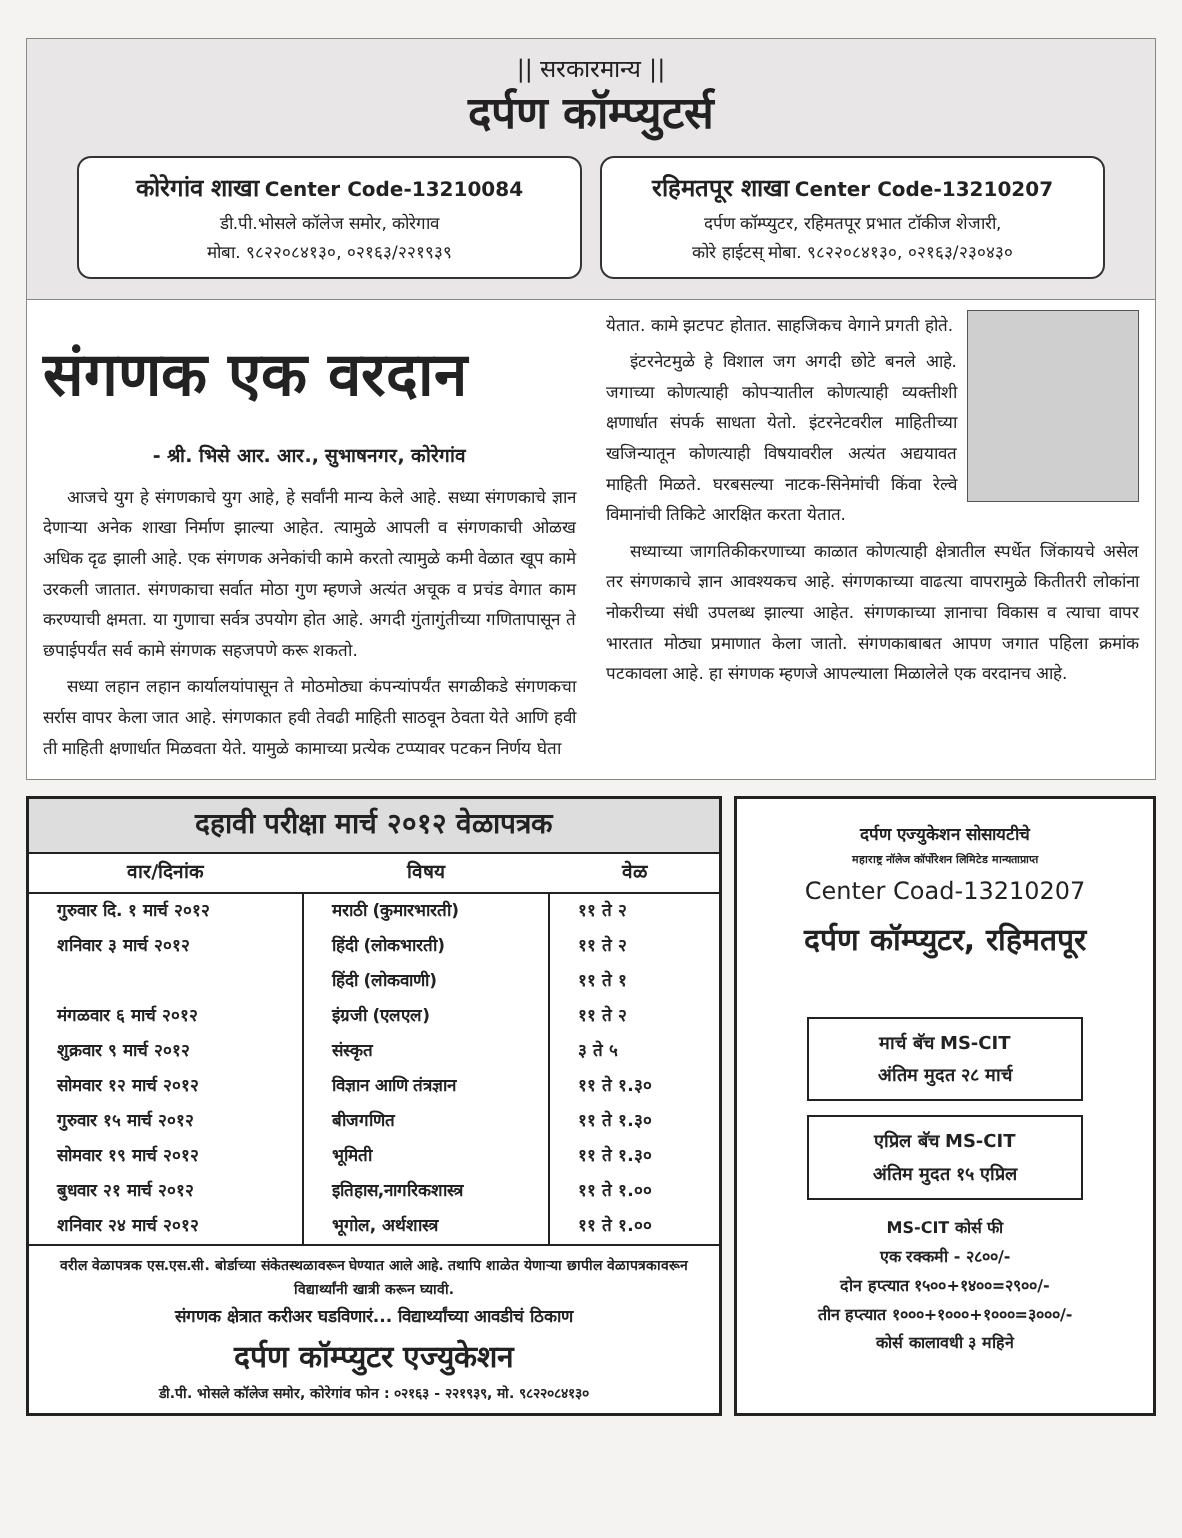|| सरकारमान्य ||
दर्पण कॉम्प्युटर्स
कोरेगांव शाखा Center Code-13210084
डी.पी.भोसले कॉलेज समोर, कोरेगाव
मोबा. ९८२२०८४१३०, ०२१६३/२२१९३९
रहिमतपूर शाखा Center Code-13210207
दर्पण कॉम्प्युटर, रहिमतपूर प्रभात टॉकीज शेजारी,
कोरे हाईटस् मोबा. ९८२२०८४१३०, ०२१६३/२३०४३०
संगणक एक वरदान
- श्री. भिसे आर. आर., सुभाषनगर, कोरेगांव
आजचे युग हे संगणकाचे युग आहे, हे सर्वांनी मान्य केले आहे. सध्या संगणकाचे ज्ञान देणाऱ्या अनेक शाखा निर्माण झाल्या आहेत. त्यामुळे आपली व संगणकाची ओळख अधिक दृढ झाली आहे. एक संगणक अनेकांची कामे करतो त्यामुळे कमी वेळात खूप कामे उरकली जातात. संगणकाचा सर्वात मोठा गुण म्हणजे अत्यंत अचूक व प्रचंड वेगात काम करण्याची क्षमता. या गुणाचा सर्वत्र उपयोग होत आहे. अगदी गुंतागुंतीच्या गणितापासून ते छपाईपर्यंत सर्व कामे संगणक सहजपणे करू शकतो.
सध्या लहान लहान कार्यालयांपासून ते मोठमोठ्या कंपन्यांपर्यंत सगळीकडे संगणकचा सर्रास वापर केला जात आहे. संगणकात हवी तेवढी माहिती साठवून ठेवता येते आणि हवी ती माहिती क्षणार्धात मिळवता येते. यामुळे कामाच्या प्रत्येक टप्प्यावर पटकन निर्णय घेता
येतात. कामे झटपट होतात. साहजिकच वेगाने प्रगती होते.
इंटरनेटमुळे हे विशाल जग अगदी छोटे बनले आहे. जगाच्या कोणत्याही कोपऱ्यातील कोणत्याही व्यक्तीशी क्षणार्धात संपर्क साधता येतो. इंटरनेटवरील माहितीच्या खजिन्यातून कोणत्याही विषयावरील अत्यंत अद्ययावत माहिती मिळते. घरबसल्या नाटक-सिनेमांची किंवा रेल्वे विमानांची तिकिटे आरक्षित करता येतात.
सध्याच्या जागतिकीकरणाच्या काळात कोणत्याही क्षेत्रातील स्पर्धेत जिंकायचे असेल तर संगणकाचे ज्ञान आवश्यकच आहे. संगणकाच्या वाढत्या वापरामुळे कितीतरी लोकांना नोकरीच्या संधी उपलब्ध झाल्या आहेत. संगणकाच्या ज्ञानाचा विकास व त्याचा वापर भारतात मोठ्या प्रमाणात केला जातो. संगणकाबाबत आपण जगात पहिला क्रमांक पटकावला आहे. हा संगणक म्हणजे आपल्याला मिळालेले एक वरदानच आहे.
दहावी परीक्षा मार्च २०१२ वेळापत्रक
| वार/दिनांक | विषय | वेळ |
| --- | --- | --- |
| गुरुवार दि. १ मार्च २०१२ | मराठी (कुमारभारती) | ११ ते २ |
| शनिवार ३ मार्च २०१२ | हिंदी (लोकभारती) | ११ ते २ |
| | हिंदी (लोकवाणी) | ११ ते १ |
| मंगळवार ६ मार्च २०१२ | इंग्रजी (एलएल) | ११ ते २ |
| शुक्रवार ९ मार्च २०१२ | संस्कृत | ३ ते ५ |
| सोमवार १२ मार्च २०१२ | विज्ञान आणि तंत्रज्ञान | ११ ते १.३० |
| गुरुवार १५ मार्च २०१२ | बीजगणित | ११ ते १.३० |
| सोमवार १९ मार्च २०१२ | भूमिती | ११ ते १.३० |
| बुधवार २१ मार्च २०१२ | इतिहास,नागरिकशास्त्र | ११ ते १.०० |
| शनिवार २४ मार्च २०१२ | भूगोल, अर्थशास्त्र | ११ ते १.०० |
वरील वेळापत्रक एस.एस.सी. बोर्डाच्या संकेतस्थळावरून घेण्यात आले आहे. तथापि शाळेत येणाऱ्या छापील वेळापत्रकावरून विद्यार्थ्यांनी खात्री करून घ्यावी.
संगणक क्षेत्रात करीअर घडविणारं... विद्यार्थ्यांच्या आवडीचं ठिकाण
दर्पण कॉम्प्युटर एज्युकेशन
डी.पी. भोसले कॉलेज समोर, कोरेगांव फोन : ०२१६३ - २२१९३९, मो. ९८२२०८४१३०
दर्पण एज्युकेशन सोसायटीचे
महाराष्ट्र नॉलेज कॉर्पोरेशन लिमिटेड मान्यताप्राप्त
Center Coad-13210207
दर्पण कॉम्प्युटर, रहिमतपूर
मार्च बॅच MS-CIT
अंतिम मुदत २८ मार्च
एप्रिल बॅच MS-CIT
अंतिम मुदत १५ एप्रिल
MS-CIT कोर्स फी
एक रक्कमी - २८००/-
दोन हप्त्यात १५००+१४००=२९००/-
तीन हप्त्यात १०००+१०००+१०००=३०००/-
कोर्स कालावधी ३ महिने